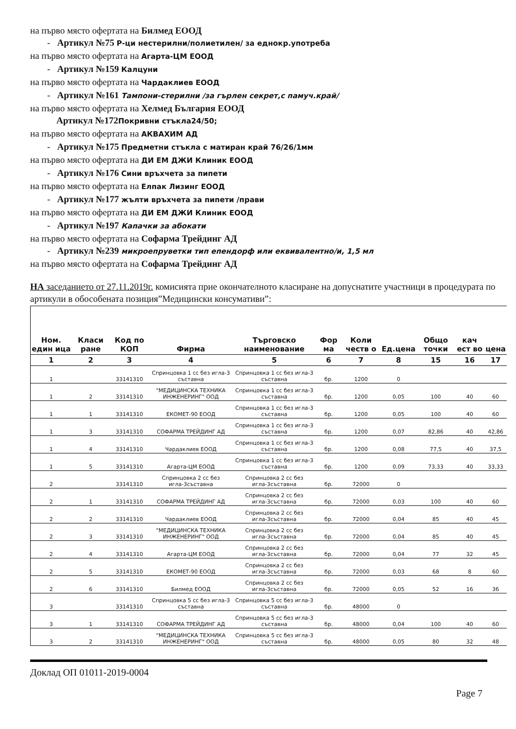на първо място офертата на Билмед ЕООД
- Артикул №75 Р-ци нестерилни/полиетилен/ за еднокр.употреба
на първо място офертата на Агарта-ЦМ ЕООД
- Артикул №159 Калцуни
на първо място офертата на Чардаклиев ЕООД
- Артикул №161 Тампони-стерилни /за гърлен секрет,с памуч.край/
на първо място офертата на Хелмед България ЕООД
Артикул №172 Покривни стъкла24/50;
на първо място офертата на АКВАХИМ АД
- Артикул №175 Предметни стъкла с матиран край 76/26/1мм
на първо място офертата на ДИ ЕМ ДЖИ Клиник ЕООД
- Артикул №176 Сини връхчета за пипети
на първо място офертата на Елпак Лизинг ЕООД
- Артикул №177 жълти връхчета за пипети /прави
на първо място офертата на ДИ ЕМ ДЖИ Клиник ЕООД
- Артикул №197 Капачки за абокати
на първо място офертата на Софарма Трейдинг АД
- Артикул №239 микроепруветки тип епендорф или еквивалентно/и, 1,5 мл
на първо място офертата на Софарма Трейдинг АД
НА заседанието от 27.11.2019г. комисията прие окончателното класиране на допуснатите участници в процедурата по артикули в обособената позиция”Медицински консумативи”:
| Ном. един ица | Класи ране | Код по КОП | Фирма | Търговско наименование | Фор ма | Коли честв о | Ед.цена | Общо точки | кач ест во | цена |
| --- | --- | --- | --- | --- | --- | --- | --- | --- | --- | --- |
| 1 | 2 | 3 | 4 | 5 | 6 | 7 | 8 | 15 | 16 | 17 |
| 1 | | 33141310 | Спринцовка 1 сс без игла-3 съставна | Спринцовка 1 сс без игла-3 съставна | бр. | 1200 | 0 | | | |
| 1 | 2 | 33141310 | "МЕДИЦИНСКА ТЕХНИКА ИНЖЕНЕРИНГ" ООД | Спринцовка 1 сс без игла-3 съставна | бр. | 1200 | 0,05 | 100 | 40 | 60 |
| 1 | 1 | 33141310 | ЕКОМЕТ-90 ЕООД | Спринцовка 1 сс без игла-3 съставна | бр. | 1200 | 0,05 | 100 | 40 | 60 |
| 1 | 3 | 33141310 | СОФАРМА ТРЕЙДИНГ АД | Спринцовка 1 сс без игла-3 съставна | бр. | 1200 | 0,07 | 82,86 | 40 | 42,86 |
| 1 | 4 | 33141310 | Чардаклиев ЕООД | Спринцовка 1 сс без игла-3 съставна | бр. | 1200 | 0,08 | 77,5 | 40 | 37,5 |
| 1 | 5 | 33141310 | Агарта-ЦМ ЕООД | Спринцовка 1 сс без игла-3 съставна | бр. | 1200 | 0,09 | 73,33 | 40 | 33,33 |
| 2 | | 33141310 | Спринцовка 2 сс без игла-3съставна | Спринцовка 2 сс без игла-3съставна | бр. | 72000 | 0 | | | |
| 2 | 1 | 33141310 | СОФАРМА ТРЕЙДИНГ АД | Спринцовка 2 сс без игла-3съставна | бр. | 72000 | 0,03 | 100 | 40 | 60 |
| 2 | 2 | 33141310 | Чардаклиев ЕООД | Спринцовка 2 сс без игла-3съставна | бр. | 72000 | 0,04 | 85 | 40 | 45 |
| 2 | 3 | 33141310 | "МЕДИЦИНСКА ТЕХНИКА ИНЖЕНЕРИНГ" ООД | Спринцовка 2 сс без игла-3съставна | бр. | 72000 | 0,04 | 85 | 40 | 45 |
| 2 | 4 | 33141310 | Агарта-ЦМ ЕООД | Спринцовка 2 сс без игла-3съставна | бр. | 72000 | 0,04 | 77 | 32 | 45 |
| 2 | 5 | 33141310 | ЕКОМЕТ-90 ЕООД | Спринцовка 2 сс без игла-3съставна | бр. | 72000 | 0,03 | 68 | 8 | 60 |
| 2 | 6 | 33141310 | Билмед ЕООД | Спринцовка 2 сс без игла-3съставна | бр. | 72000 | 0,05 | 52 | 16 | 36 |
| 3 | | 33141310 | Спринцовка 5 сс без игла-3 съставна | Спринцовка 5 сс без игла-3 съставна | бр. | 48000 | 0 | | | |
| 3 | 1 | 33141310 | СОФАРМА ТРЕЙДИНГ АД | Спринцовка 5 сс без игла-3 съставна | бр. | 48000 | 0,04 | 100 | 40 | 60 |
| 3 | 2 | 33141310 | "МЕДИЦИНСКА ТЕХНИКА ИНЖЕНЕРИНГ" ООД | Спринцовка 5 сс без игла-3 съставна | бр. | 48000 | 0,05 | 80 | 32 | 48 |
Доклад ОП 01011-2019-0004
Page 7